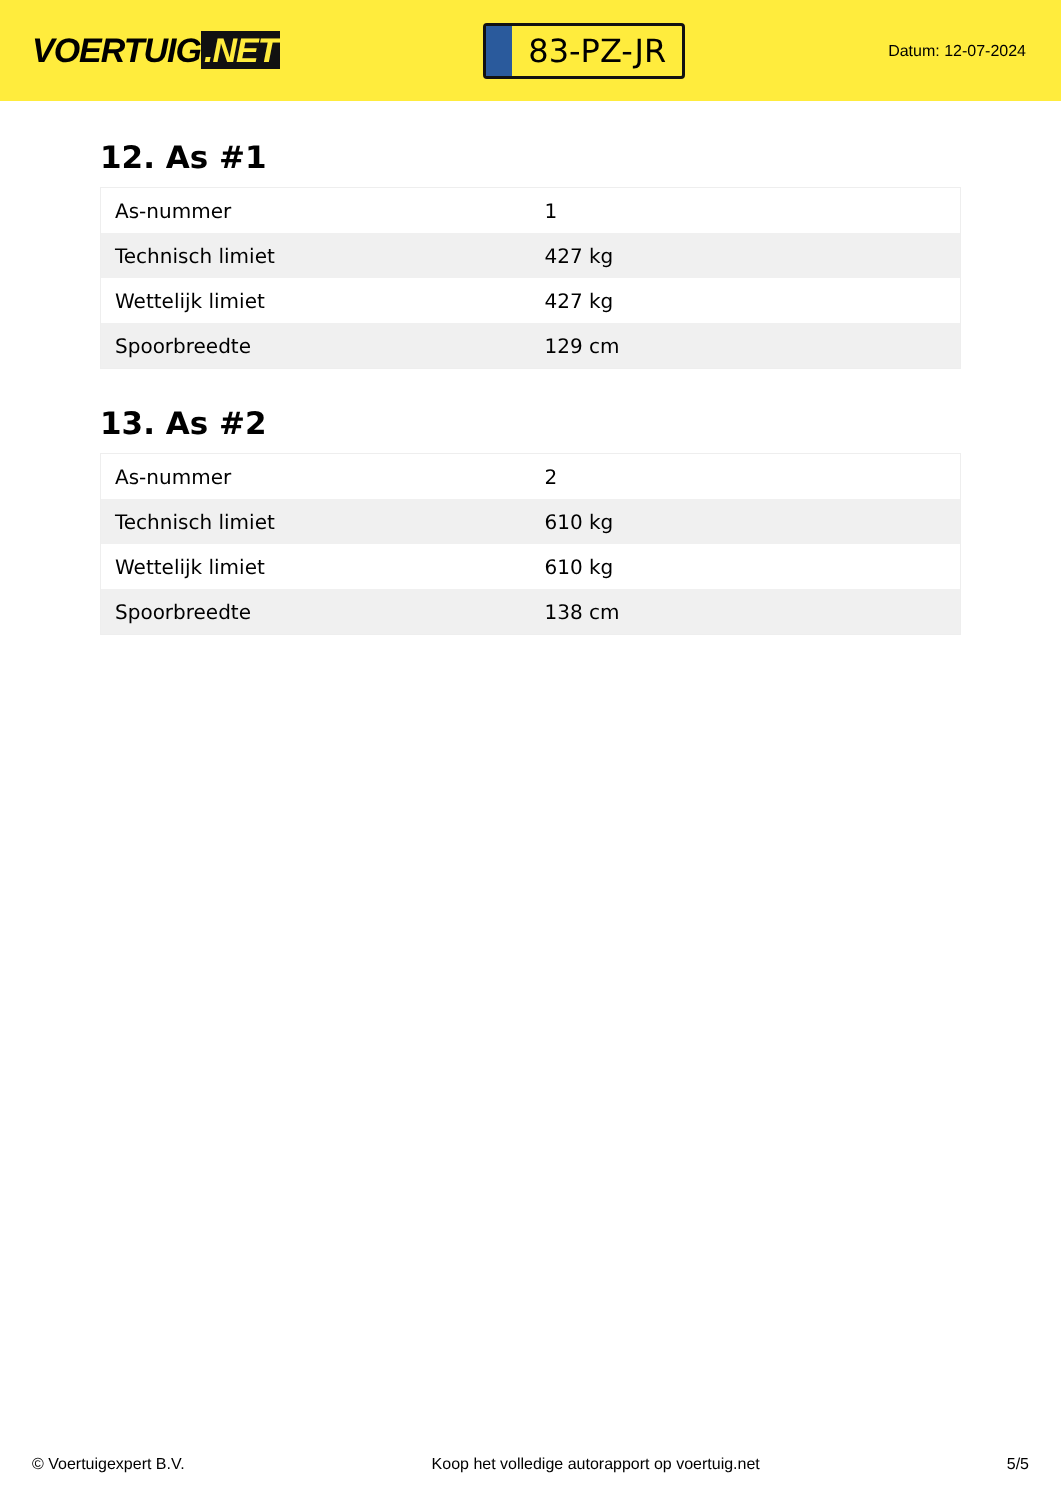VOERTUIG.NET
83-PZ-JR
Datum: 12-07-2024
12. As #1
| As-nummer | 1 |
| Technisch limiet | 427 kg |
| Wettelijk limiet | 427 kg |
| Spoorbreedte | 129 cm |
13. As #2
| As-nummer | 2 |
| Technisch limiet | 610 kg |
| Wettelijk limiet | 610 kg |
| Spoorbreedte | 138 cm |
© Voertuigexpert B.V. Koop het volledige autorapport op voertuig.net 5/5